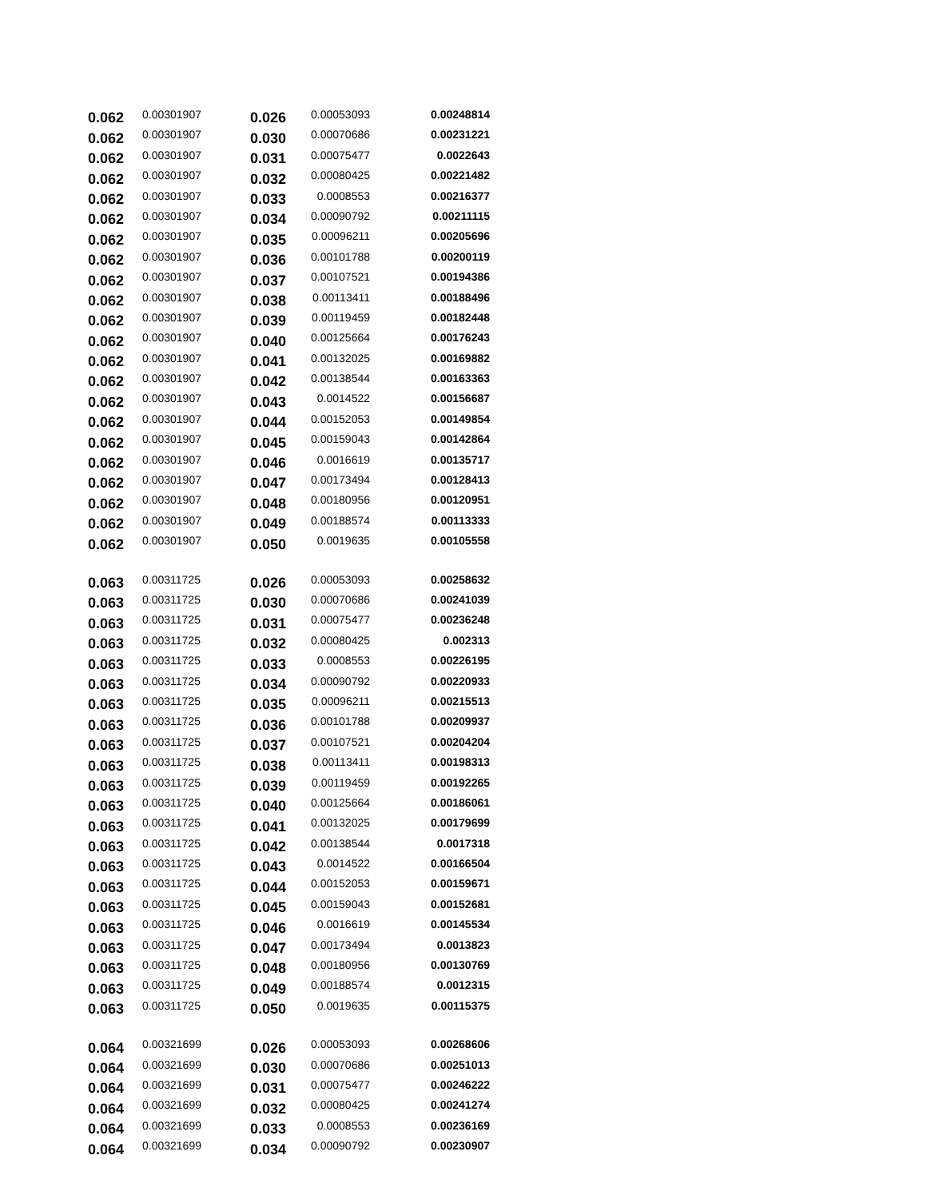| 0.062 | 0.00301907 | 0.026 | 0.00053093 | 0.00248814 |
| 0.062 | 0.00301907 | 0.030 | 0.00070686 | 0.00231221 |
| 0.062 | 0.00301907 | 0.031 | 0.00075477 | 0.0022643 |
| 0.062 | 0.00301907 | 0.032 | 0.00080425 | 0.00221482 |
| 0.062 | 0.00301907 | 0.033 | 0.0008553 | 0.00216377 |
| 0.062 | 0.00301907 | 0.034 | 0.00090792 | 0.00211115 |
| 0.062 | 0.00301907 | 0.035 | 0.00096211 | 0.00205696 |
| 0.062 | 0.00301907 | 0.036 | 0.00101788 | 0.00200119 |
| 0.062 | 0.00301907 | 0.037 | 0.00107521 | 0.00194386 |
| 0.062 | 0.00301907 | 0.038 | 0.00113411 | 0.00188496 |
| 0.062 | 0.00301907 | 0.039 | 0.00119459 | 0.00182448 |
| 0.062 | 0.00301907 | 0.040 | 0.00125664 | 0.00176243 |
| 0.062 | 0.00301907 | 0.041 | 0.00132025 | 0.00169882 |
| 0.062 | 0.00301907 | 0.042 | 0.00138544 | 0.00163363 |
| 0.062 | 0.00301907 | 0.043 | 0.0014522 | 0.00156687 |
| 0.062 | 0.00301907 | 0.044 | 0.00152053 | 0.00149854 |
| 0.062 | 0.00301907 | 0.045 | 0.00159043 | 0.00142864 |
| 0.062 | 0.00301907 | 0.046 | 0.0016619 | 0.00135717 |
| 0.062 | 0.00301907 | 0.047 | 0.00173494 | 0.00128413 |
| 0.062 | 0.00301907 | 0.048 | 0.00180956 | 0.00120951 |
| 0.062 | 0.00301907 | 0.049 | 0.00188574 | 0.00113333 |
| 0.062 | 0.00301907 | 0.050 | 0.0019635 | 0.00105558 |
| 0.063 | 0.00311725 | 0.026 | 0.00053093 | 0.00258632 |
| 0.063 | 0.00311725 | 0.030 | 0.00070686 | 0.00241039 |
| 0.063 | 0.00311725 | 0.031 | 0.00075477 | 0.00236248 |
| 0.063 | 0.00311725 | 0.032 | 0.00080425 | 0.002313 |
| 0.063 | 0.00311725 | 0.033 | 0.0008553 | 0.00226195 |
| 0.063 | 0.00311725 | 0.034 | 0.00090792 | 0.00220933 |
| 0.063 | 0.00311725 | 0.035 | 0.00096211 | 0.00215513 |
| 0.063 | 0.00311725 | 0.036 | 0.00101788 | 0.00209937 |
| 0.063 | 0.00311725 | 0.037 | 0.00107521 | 0.00204204 |
| 0.063 | 0.00311725 | 0.038 | 0.00113411 | 0.00198313 |
| 0.063 | 0.00311725 | 0.039 | 0.00119459 | 0.00192265 |
| 0.063 | 0.00311725 | 0.040 | 0.00125664 | 0.00186061 |
| 0.063 | 0.00311725 | 0.041 | 0.00132025 | 0.00179699 |
| 0.063 | 0.00311725 | 0.042 | 0.00138544 | 0.0017318 |
| 0.063 | 0.00311725 | 0.043 | 0.0014522 | 0.00166504 |
| 0.063 | 0.00311725 | 0.044 | 0.00152053 | 0.00159671 |
| 0.063 | 0.00311725 | 0.045 | 0.00159043 | 0.00152681 |
| 0.063 | 0.00311725 | 0.046 | 0.0016619 | 0.00145534 |
| 0.063 | 0.00311725 | 0.047 | 0.00173494 | 0.0013823 |
| 0.063 | 0.00311725 | 0.048 | 0.00180956 | 0.00130769 |
| 0.063 | 0.00311725 | 0.049 | 0.00188574 | 0.0012315 |
| 0.063 | 0.00311725 | 0.050 | 0.0019635 | 0.00115375 |
| 0.064 | 0.00321699 | 0.026 | 0.00053093 | 0.00268606 |
| 0.064 | 0.00321699 | 0.030 | 0.00070686 | 0.00251013 |
| 0.064 | 0.00321699 | 0.031 | 0.00075477 | 0.00246222 |
| 0.064 | 0.00321699 | 0.032 | 0.00080425 | 0.00241274 |
| 0.064 | 0.00321699 | 0.033 | 0.0008553 | 0.00236169 |
| 0.064 | 0.00321699 | 0.034 | 0.00090792 | 0.00230907 |